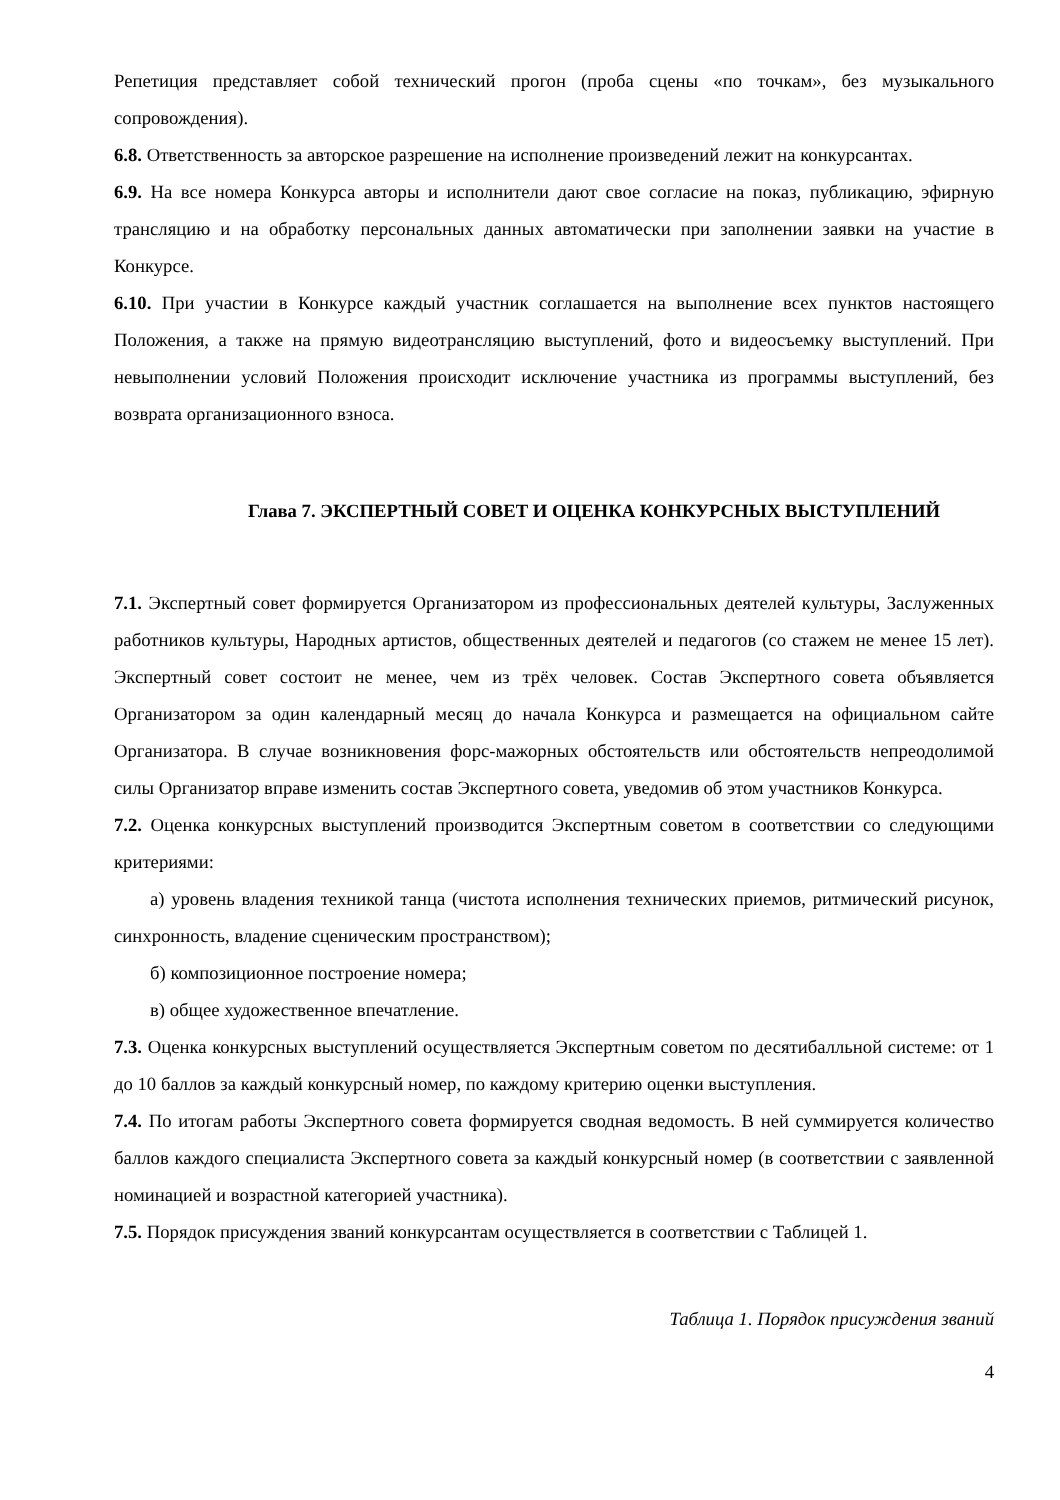Репетиция представляет собой технический прогон (проба сцены «по точкам», без музыкального сопровождения).
6.8. Ответственность за авторское разрешение на исполнение произведений лежит на конкурсантах.
6.9. На все номера Конкурса авторы и исполнители дают свое согласие на показ, публикацию, эфирную трансляцию и на обработку персональных данных автоматически при заполнении заявки на участие в Конкурсе.
6.10. При участии в Конкурсе каждый участник соглашается на выполнение всех пунктов настоящего Положения, а также на прямую видеотрансляцию выступлений, фото и видеосъемку выступлений. При невыполнении условий Положения происходит исключение участника из программы выступлений, без возврата организационного взноса.
Глава 7. ЭКСПЕРТНЫЙ СОВЕТ И ОЦЕНКА КОНКУРСНЫХ ВЫСТУПЛЕНИЙ
7.1. Экспертный совет формируется Организатором из профессиональных деятелей культуры, Заслуженных работников культуры, Народных артистов, общественных деятелей и педагогов (со стажем не менее 15 лет). Экспертный совет состоит не менее, чем из трёх человек. Состав Экспертного совета объявляется Организатором за один календарный месяц до начала Конкурса и размещается на официальном сайте Организатора. В случае возникновения форс-мажорных обстоятельств или обстоятельств непреодолимой силы Организатор вправе изменить состав Экспертного совета, уведомив об этом участников Конкурса.
7.2. Оценка конкурсных выступлений производится Экспертным советом в соответствии со следующими критериями:
а) уровень владения техникой танца (чистота исполнения технических приемов, ритмический рисунок, синхронность, владение сценическим пространством);
б) композиционное построение номера;
в) общее художественное впечатление.
7.3. Оценка конкурсных выступлений осуществляется Экспертным советом по десятибалльной системе: от 1 до 10 баллов за каждый конкурсный номер, по каждому критерию оценки выступления.
7.4. По итогам работы Экспертного совета формируется сводная ведомость. В ней суммируется количество баллов каждого специалиста Экспертного совета за каждый конкурсный номер (в соответствии с заявленной номинацией и возрастной категорией участника).
7.5. Порядок присуждения званий конкурсантам осуществляется в соответствии с Таблицей 1.
Таблица 1. Порядок присуждения званий
4